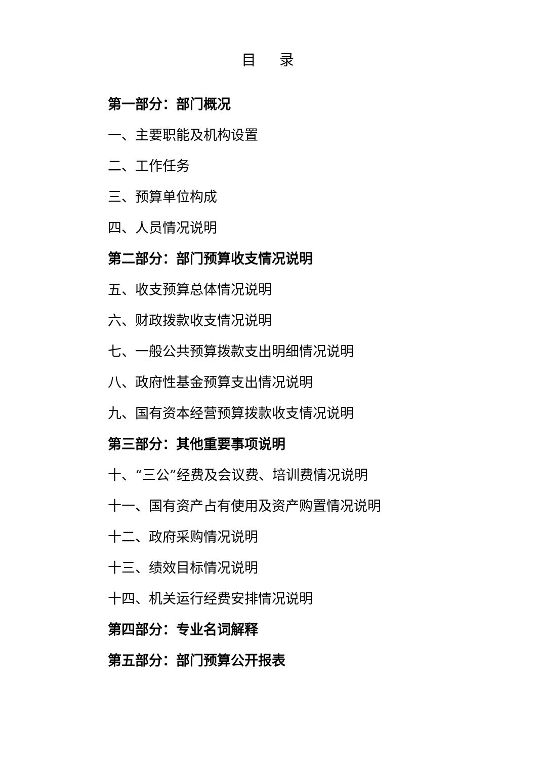目 录
第一部分：部门概况
一、主要职能及机构设置
二、工作任务
三、预算单位构成
四、人员情况说明
第二部分：部门预算收支情况说明
五、收支预算总体情况说明
六、财政拨款收支情况说明
七、一般公共预算拨款支出明细情况说明
八、政府性基金预算支出情况说明
九、国有资本经营预算拨款收支情况说明
第三部分：其他重要事项说明
十、“三公”经费及会议费、培训费情况说明
十一、国有资产占有使用及资产购置情况说明
十二、政府采购情况说明
十三、绩效目标情况说明
十四、机关运行经费安排情况说明
第四部分：专业名词解释
第五部分：部门预算公开报表